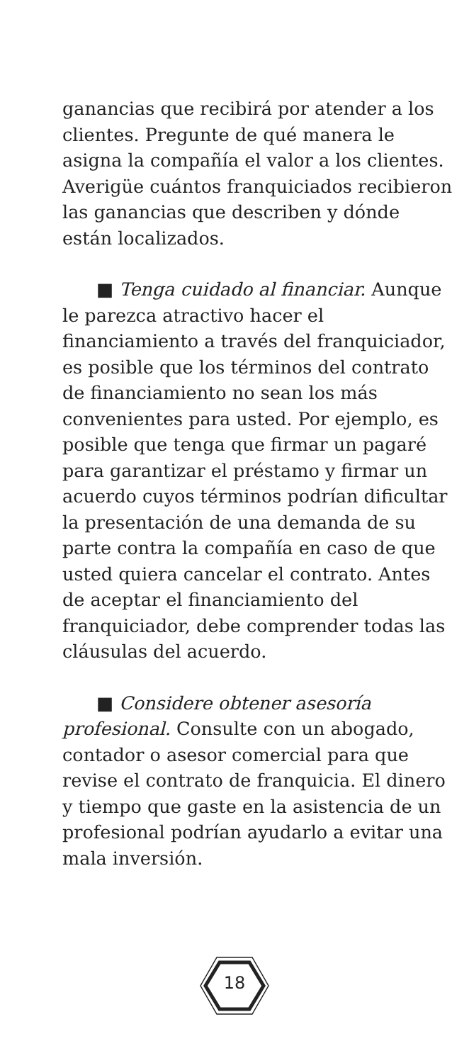ganancias que recibirá por atender a los clientes. Pregunte de qué manera le asigna la compañía el valor a los clientes. Averigüe cuántos franquiciados recibieron las ganancias que describen y dónde están localizados.
■ Tenga cuidado al financiar. Aunque le parezca atractivo hacer el financiamiento a través del franquiciador, es posible que los términos del contrato de financiamiento no sean los más convenientes para usted. Por ejemplo, es posible que tenga que firmar un pagaré para garantizar el préstamo y firmar un acuerdo cuyos términos podrían dificultar la presentación de una demanda de su parte contra la compañía en caso de que usted quiera cancelar el contrato. Antes de aceptar el financiamiento del franquiciador, debe comprender todas las cláusulas del acuerdo.
■ Considere obtener asesoría profesional. Consulte con un abogado, contador o asesor comercial para que revise el contrato de franquicia. El dinero y tiempo que gaste en la asistencia de un profesional podrían ayudarlo a evitar una mala inversión.
18